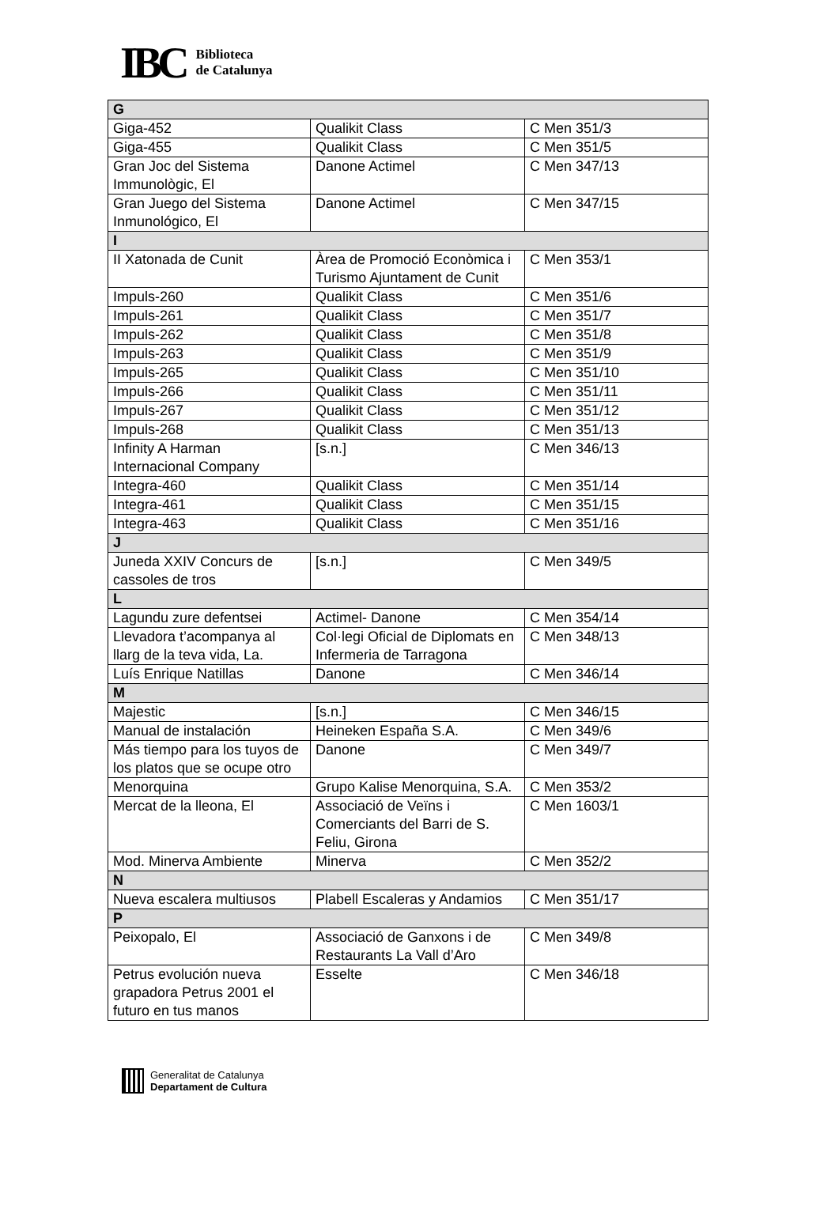IBC
Biblioteca
de Catalunya
| G | | |
| --- | --- | --- |
| Giga-452 | Qualikit Class | C Men 351/3 |
| Giga-455 | Qualikit Class | C Men 351/5 |
| Gran Joc del Sistema Immunològic, El | Danone Actimel | C Men 347/13 |
| Gran Juego del Sistema Inmunológico, El | Danone Actimel | C Men 347/15 |
| I | | |
| II Xatonada de Cunit | Àrea de Promoció Econòmica i Turismo Ajuntament de Cunit | C Men 353/1 |
| Impuls-260 | Qualikit Class | C Men 351/6 |
| Impuls-261 | Qualikit Class | C Men 351/7 |
| Impuls-262 | Qualikit Class | C Men 351/8 |
| Impuls-263 | Qualikit Class | C Men 351/9 |
| Impuls-265 | Qualikit Class | C Men 351/10 |
| Impuls-266 | Qualikit Class | C Men 351/11 |
| Impuls-267 | Qualikit Class | C Men 351/12 |
| Impuls-268 | Qualikit Class | C Men 351/13 |
| Infinity A Harman Internacional Company | [s.n.] | C Men 346/13 |
| Integra-460 | Qualikit Class | C Men 351/14 |
| Integra-461 | Qualikit Class | C Men 351/15 |
| Integra-463 | Qualikit Class | C Men 351/16 |
| J | | |
| Juneda XXIV Concurs de cassoles de tros | [s.n.] | C Men 349/5 |
| L | | |
| Lagundu zure defentsei | Actimel- Danone | C Men 354/14 |
| Llevadora t’acompanya al llarg de la teva vida, La. | Col·legi Oficial de Diplomats en Infermeria de Tarragona | C Men 348/13 |
| Luís Enrique Natillas | Danone | C Men 346/14 |
| M | | |
| Majestic | [s.n.] | C Men 346/15 |
| Manual de instalación | Heineken España S.A. | C Men 349/6 |
| Más tiempo para los tuyos de los platos que se ocupe otro | Danone | C Men 349/7 |
| Menorquina | Grupo Kalise Menorquina, S.A. | C Men 353/2 |
| Mercat de la lleona, El | Associació de Veïns i Comerciants del Barri de S. Feliu, Girona | C Men 1603/1 |
| Mod. Minerva Ambiente | Minerva | C Men 352/2 |
| N | | |
| Nueva escalera multiusos | Plabell Escaleras y Andamios | C Men 351/17 |
| P | | |
| Peixopalo, El | Associació de Ganxons i de Restaurants La Vall d’Aro | C Men 349/8 |
| Petrus evolución nueva grapadora Petrus 2001 el futuro en tus manos | Esselte | C Men 346/18 |
Generalitat de Catalunya
Departament de Cultura